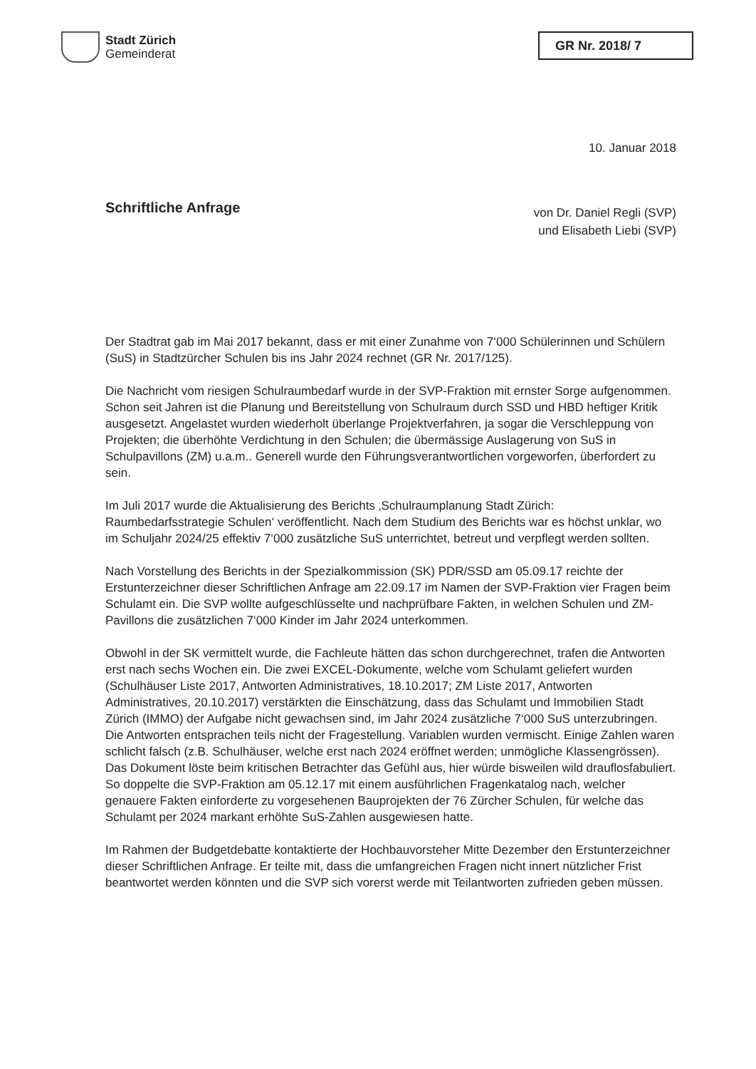Stadt Zürich
Gemeinderat
GR Nr. 2018/ 7
10. Januar 2018
Schriftliche Anfrage
von Dr. Daniel Regli (SVP)
und Elisabeth Liebi (SVP)
Der Stadtrat gab im Mai 2017 bekannt, dass er mit einer Zunahme von 7‘000 Schülerinnen und Schülern (SuS) in Stadtzürcher Schulen bis ins Jahr 2024 rechnet (GR Nr. 2017/125).
Die Nachricht vom riesigen Schulraumbedarf wurde in der SVP-Fraktion mit ernster Sorge aufgenommen. Schon seit Jahren ist die Planung und Bereitstellung von Schulraum durch SSD und HBD heftiger Kritik ausgesetzt. Angelastet wurden wiederholt überlange Projektverfahren, ja sogar die Verschleppung von Projekten; die überhöhte Verdichtung in den Schulen; die übermässige Auslagerung von SuS in Schulpavillons (ZM) u.a.m.. Generell wurde den Führungsverantwortlichen vorgeworfen, überfordert zu sein.
Im Juli 2017 wurde die Aktualisierung des Berichts ‚Schulraumplanung Stadt Zürich: Raumbedarfsstrategie Schulen‘ veröffentlicht. Nach dem Studium des Berichts war es höchst unklar, wo im Schuljahr 2024/25 effektiv 7‘000 zusätzliche SuS unterrichtet, betreut und verpflegt werden sollten.
Nach Vorstellung des Berichts in der Spezialkommission (SK) PDR/SSD am 05.09.17 reichte der Erstunterzeichner dieser Schriftlichen Anfrage am 22.09.17 im Namen der SVP-Fraktion vier Fragen beim Schulamt ein. Die SVP wollte aufgeschlüsselte und nachprüfbare Fakten, in welchen Schulen und ZM-Pavillons die zusätzlichen 7‘000 Kinder im Jahr 2024 unterkommen.
Obwohl in der SK vermittelt wurde, die Fachleute hätten das schon durchgerechnet, trafen die Antworten erst nach sechs Wochen ein. Die zwei EXCEL-Dokumente, welche vom Schulamt geliefert wurden (Schulhäuser Liste 2017, Antworten Administratives, 18.10.2017; ZM Liste 2017, Antworten Administratives, 20.10.2017) verstärkten die Einschätzung, dass das Schulamt und Immobilien Stadt Zürich (IMMO) der Aufgabe nicht gewachsen sind, im Jahr 2024 zusätzliche 7‘000 SuS unterzubringen. Die Antworten entsprachen teils nicht der Fragestellung. Variablen wurden vermischt. Einige Zahlen waren schlicht falsch (z.B. Schulhäuser, welche erst nach 2024 eröffnet werden; unmögliche Klassengrössen). Das Dokument löste beim kritischen Betrachter das Gefühl aus, hier würde bisweilen wild drauflosfabuliert. So doppelte die SVP-Fraktion am 05.12.17 mit einem ausführlichen Fragenkatalog nach, welcher genauere Fakten einforderte zu vorgesehenen Bauprojekten der 76 Zürcher Schulen, für welche das Schulamt per 2024 markant erhöhte SuS-Zahlen ausgewiesen hatte.
Im Rahmen der Budgetdebatte kontaktierte der Hochbauvorsteher Mitte Dezember den Erstunterzeichner dieser Schriftlichen Anfrage. Er teilte mit, dass die umfangreichen Fragen nicht innert nützlicher Frist beantwortet werden könnten und die SVP sich vorerst werde mit Teilantworten zufrieden geben müssen.